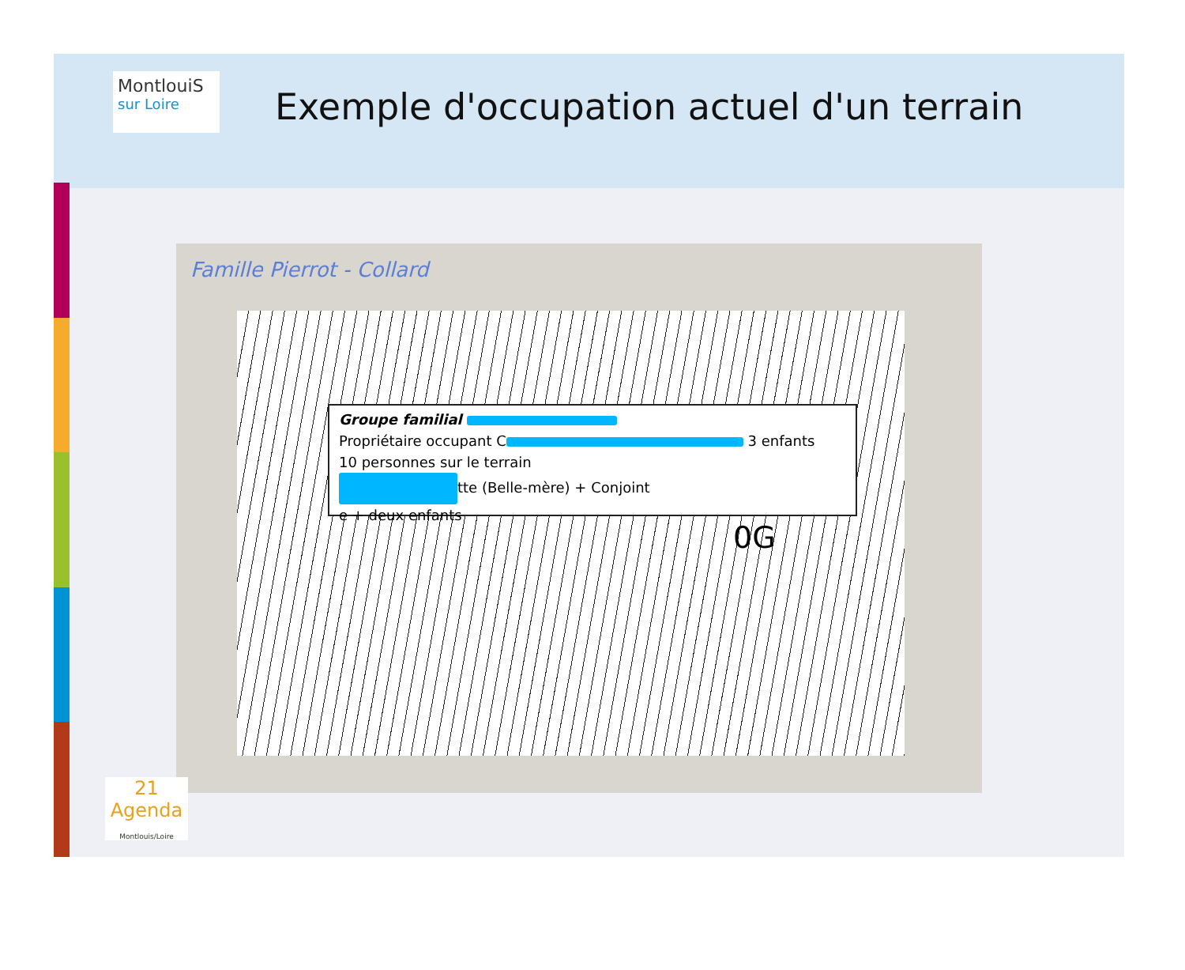MontlouiS
sur Loire
Exemple d'occupation actuel d'un terrain
Famille Pierrot - Collard
Groupe familial
Propriétaire occupant C 3 enfants
10 personnes sur le terrain
tte (Belle-mère) + Conjoint
e + deux enfants
0G
21 Agenda
Montlouis/Loire